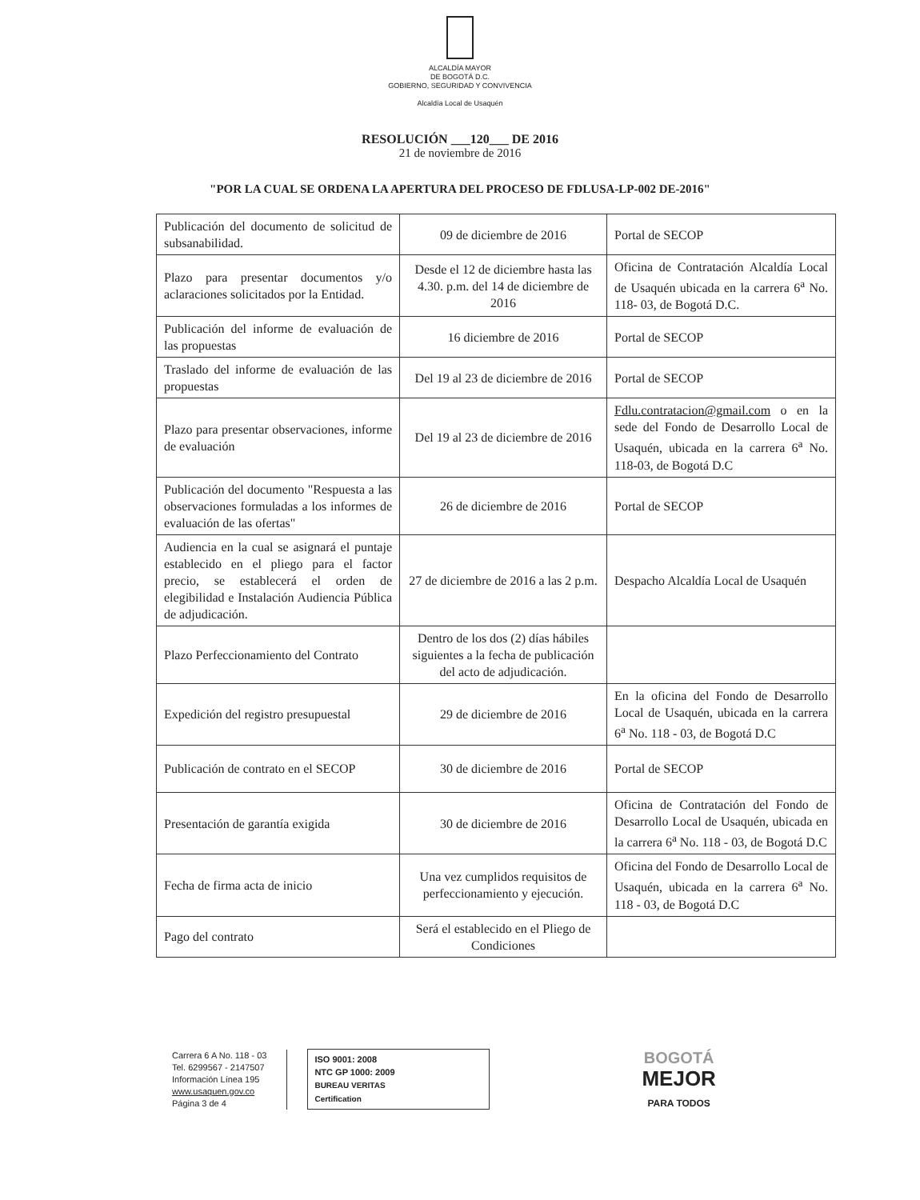ALCALDÍA MAYOR
DE BOGOTÁ D.C.
GOBIERNO, SEGURIDAD Y CONVIVENCIA
Alcaldía Local de Usaquén
RESOLUCIÓN ___120___ DE 2016
21 de noviembre de 2016
"POR LA CUAL SE ORDENA LA APERTURA DEL PROCESO DE FDLUSA-LP-002 DE-2016"
| Publicación del documento de solicitud de subsanabilidad. | 09 de diciembre de 2016 | Portal de SECOP |
| Plazo para presentar documentos y/o aclaraciones solicitados por la Entidad. | Desde el 12 de diciembre hasta las 4.30. p.m. del 14 de diciembre de 2016 | Oficina de Contratación Alcaldía Local de Usaquén ubicada en la carrera 6<sup>a</sup> No. 118- 03, de Bogotá D.C. |
| Publicación del informe de evaluación de las propuestas | 16 diciembre de 2016 | Portal de SECOP |
| Traslado del informe de evaluación de las propuestas | Del 19 al 23 de diciembre de 2016 | Portal de SECOP |
| Plazo para presentar observaciones, informe de evaluación | Del 19 al 23 de diciembre de 2016 | Fdlu.contratacion@gmail.com o en la sede del Fondo de Desarrollo Local de Usaquén, ubicada en la carrera 6<sup>a</sup> No. 118-03, de Bogotá D.C |
| Publicación del documento "Respuesta a las observaciones formuladas a los informes de evaluación de las ofertas" | 26 de diciembre de 2016 | Portal de SECOP |
| Audiencia en la cual se asignará el puntaje establecido en el pliego para el factor precio, se establecerá el orden de elegibilidad e Instalación Audiencia Pública de adjudicación. | 27 de diciembre de 2016 a las 2 p.m. | Despacho Alcaldía Local de Usaquén |
| Plazo Perfeccionamiento del Contrato | Dentro de los dos (2) días hábiles siguientes a la fecha de publicación del acto de adjudicación. | |
| Expedición del registro presupuestal | 29 de diciembre de 2016 | En la oficina del Fondo de Desarrollo Local de Usaquén, ubicada en la carrera 6<sup>a</sup> No. 118 - 03, de Bogotá D.C |
| Publicación de contrato en el SECOP | 30 de diciembre de 2016 | Portal de SECOP |
| Presentación de garantía exigida | 30 de diciembre de 2016 | Oficina de Contratación del Fondo de Desarrollo Local de Usaquén, ubicada en la carrera 6<sup>a</sup> No. 118 - 03, de Bogotá D.C |
| Fecha de firma acta de inicio | Una vez cumplidos requisitos de perfeccionamiento y ejecución. | Oficina del Fondo de Desarrollo Local de Usaquén, ubicada en la carrera 6<sup>a</sup> No. 118 - 03, de Bogotá D.C |
| Pago del contrato | Será el establecido en el Pliego de Condiciones | |
Carrera 6 A No. 118 - 03
Tel. 6299567 - 2147507
Información Línea 195
www.usaquen.gov.co
Página 3 de 4
ISO 9001: 2008
NTC GP 1000: 2009
BUREAU VERITAS
Certification
BOGOTÁ
MEJOR
PARA TODOS